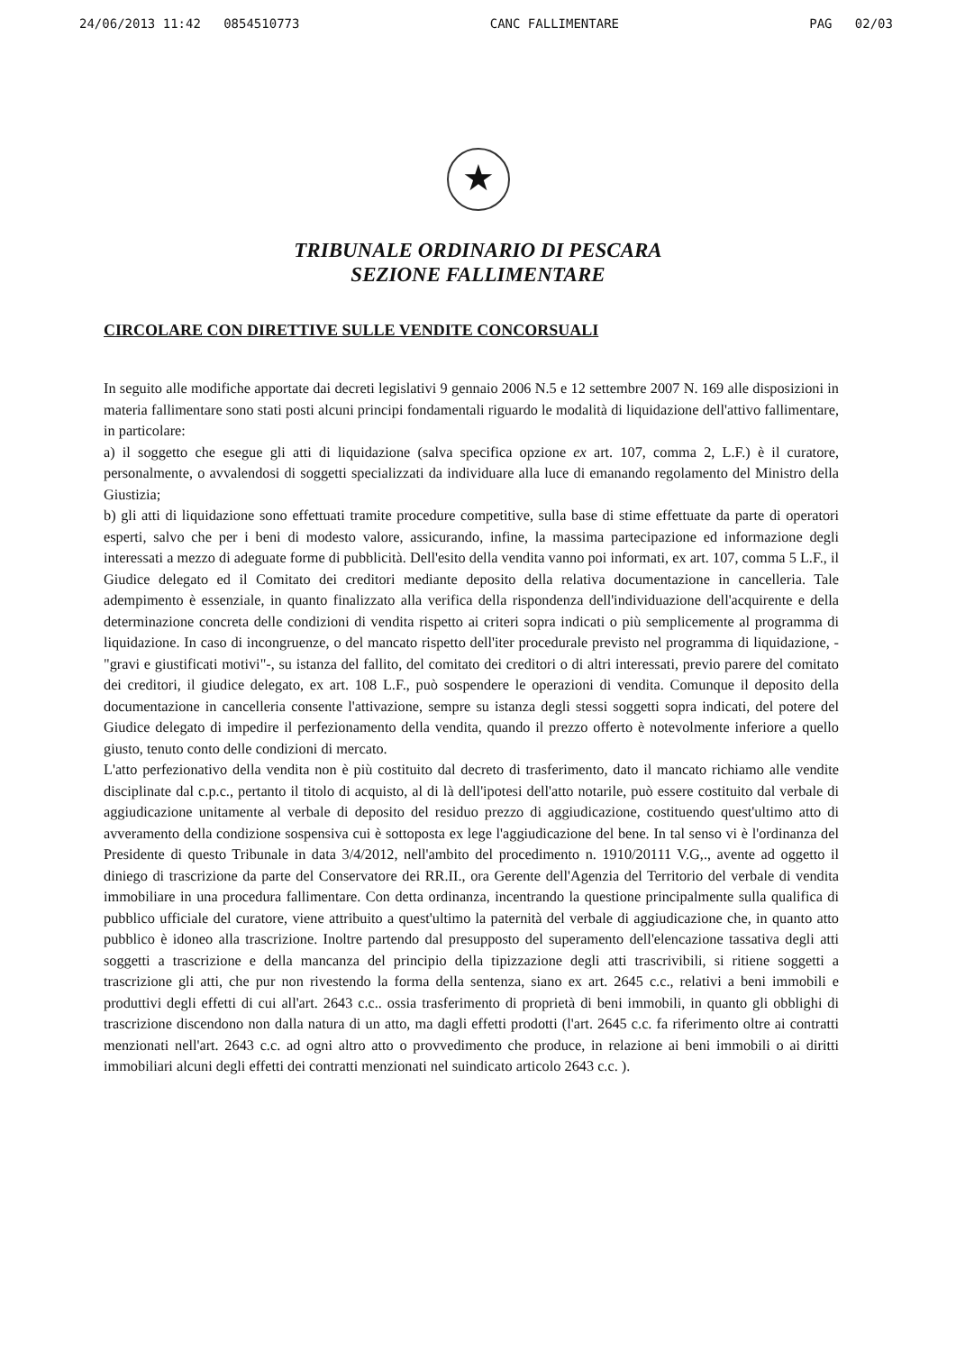24/06/2013 11:42 0854510773 CANC FALLIMENTARE PAG 02/03
★
TRIBUNALE ORDINARIO DI PESCARA
SEZIONE FALLIMENTARE
CIRCOLARE CON DIRETTIVE SULLE VENDITE CONCORSUALI
In seguito alle modifiche apportate dai decreti legislativi 9 gennaio 2006 N.5 e 12 settembre 2007 N. 169 alle disposizioni in materia fallimentare sono stati posti alcuni principi fondamentali riguardo le modalità di liquidazione dell'attivo fallimentare, in particolare:
a) il soggetto che esegue gli atti di liquidazione (salva specifica opzione ex art. 107, comma 2, L.F.) è il curatore, personalmente, o avvalendosi di soggetti specializzati da individuare alla luce di emanando regolamento del Ministro della Giustizia;
b) gli atti di liquidazione sono effettuati tramite procedure competitive, sulla base di stime effettuate da parte di operatori esperti, salvo che per i beni di modesto valore, assicurando, infine, la massima partecipazione ed informazione degli interessati a mezzo di adeguate forme di pubblicità. Dell'esito della vendita vanno poi informati, ex art. 107, comma 5 L.F., il Giudice delegato ed il Comitato dei creditori mediante deposito della relativa documentazione in cancelleria. Tale adempimento è essenziale, in quanto finalizzato alla verifica della rispondenza dell'individuazione dell'acquirente e della determinazione concreta delle condizioni di vendita rispetto ai criteri sopra indicati o più semplicemente al programma di liquidazione. In caso di incongruenze, o del mancato rispetto dell'iter procedurale previsto nel programma di liquidazione, -"gravi e giustificati motivi"-, su istanza del fallito, del comitato dei creditori o di altri interessati, previo parere del comitato dei creditori, il giudice delegato, ex art. 108 L.F., può sospendere le operazioni di vendita. Comunque il deposito della documentazione in cancelleria consente l'attivazione, sempre su istanza degli stessi soggetti sopra indicati, del potere del Giudice delegato di impedire il perfezionamento della vendita, quando il prezzo offerto è notevolmente inferiore a quello giusto, tenuto conto delle condizioni di mercato.
L'atto perfezionativo della vendita non è più costituito dal decreto di trasferimento, dato il mancato richiamo alle vendite disciplinate dal c.p.c., pertanto il titolo di acquisto, al di là dell'ipotesi dell'atto notarile, può essere costituito dal verbale di aggiudicazione unitamente al verbale di deposito del residuo prezzo di aggiudicazione, costituendo quest'ultimo atto di avveramento della condizione sospensiva cui è sottoposta ex lege l'aggiudicazione del bene. In tal senso vi è l'ordinanza del Presidente di questo Tribunale in data 3/4/2012, nell'ambito del procedimento n. 1910/20111 V.G,., avente ad oggetto il diniego di trascrizione da parte del Conservatore dei RR.II., ora Gerente dell'Agenzia del Territorio del verbale di vendita immobiliare in una procedura fallimentare. Con detta ordinanza, incentrando la questione principalmente sulla qualifica di pubblico ufficiale del curatore, viene attribuito a quest'ultimo la paternità del verbale di aggiudicazione che, in quanto atto pubblico è idoneo alla trascrizione. Inoltre partendo dal presupposto del superamento dell'elencazione tassativa degli atti soggetti a trascrizione e della mancanza del principio della tipizzazione degli atti trascrivibili, si ritiene soggetti a trascrizione gli atti, che pur non rivestendo la forma della sentenza, siano ex art. 2645 c.c., relativi a beni immobili e produttivi degli effetti di cui all'art. 2643 c.c.. ossia trasferimento di proprietà di beni immobili, in quanto gli obblighi di trascrizione discendono non dalla natura di un atto, ma dagli effetti prodotti (l'art. 2645 c.c. fa riferimento oltre ai contratti menzionati nell'art. 2643 c.c. ad ogni altro atto o provvedimento che produce, in relazione ai beni immobili o ai diritti immobiliari alcuni degli effetti dei contratti menzionati nel suindicato articolo 2643 c.c. ).